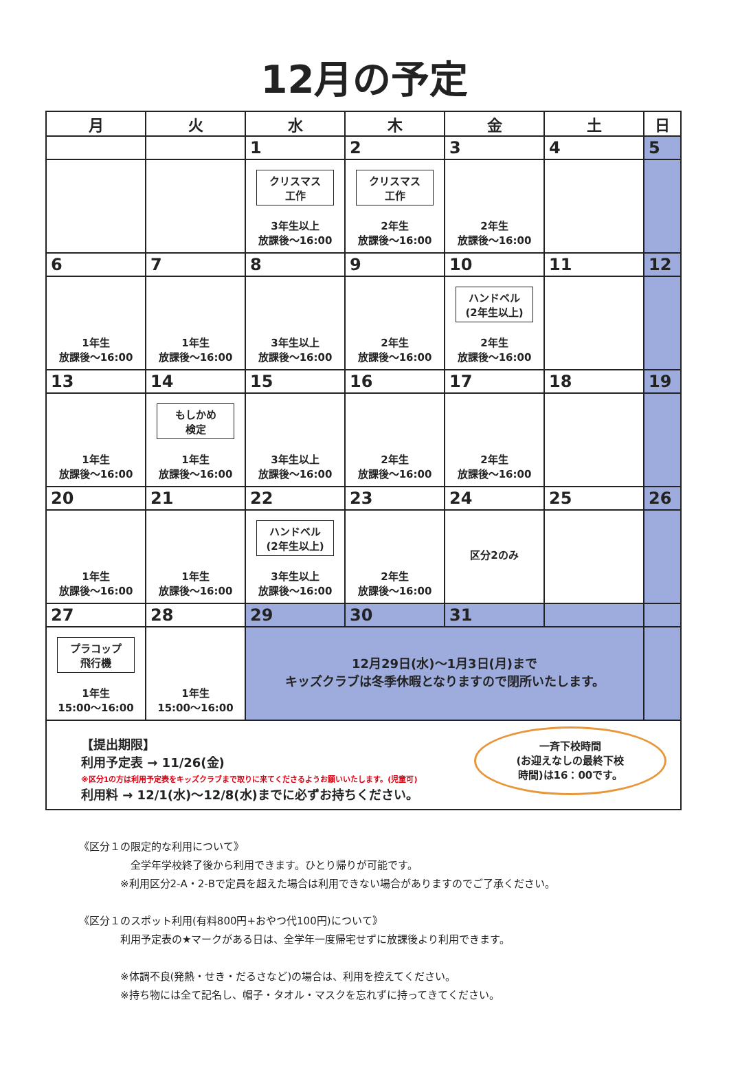12月の予定
| 月 | 火 | 水 | 木 | 金 | 土 | 日 |
| --- | --- | --- | --- | --- | --- | --- |
| | | 1 | 2 | 3 | 4 | 5 |
| | | クリスマス 工作 3年生以上 放課後～16:00 | クリスマス 工作 2年生 放課後～16:00 | 2年生 放課後～16:00 | | |
| 6 | 7 | 8 | 9 | 10 | 11 | 12 |
| 1年生 放課後～16:00 | 1年生 放課後～16:00 | 3年生以上 放課後～16:00 | 2年生 放課後～16:00 | ハンドベル (2年生以上) 2年生 放課後～16:00 | | |
| 13 | 14 | 15 | 16 | 17 | 18 | 19 |
| 1年生 放課後～16:00 | もしかめ 検定 1年生 放課後～16:00 | 3年生以上 放課後～16:00 | 2年生 放課後～16:00 | 2年生 放課後～16:00 | | |
| 20 | 21 | 22 | 23 | 24 | 25 | 26 |
| 1年生 放課後～16:00 | 1年生 放課後～16:00 | ハンドベル (2年生以上) 3年生以上 放課後～16:00 | 2年生 放課後～16:00 | 区分2のみ | | |
| 27 | 28 | 29 | 30 | 31 | | |
| プラコップ 飛行機 1年生 15:00～16:00 | 1年生 15:00～16:00 | 12月29日(水)～1月3日(月)まで キッズクラブは冬季休暇となりますので閉所いたします。 | | | | |
【提出期限】
利用予定表 → 11/26(金)
※区分1の方は利用予定表をキッズクラブまで取りに来てくださるようお願いいたします。(児童可)
利用料 → 12/1(水)～12/8(水)までに必ずお持ちください。
一斉下校時間
(お迎えなしの最終下校
時間)は16：00です。
《区分１の限定的な利用について》
全学年学校終了後から利用できます。ひとり帰りが可能です。
※利用区分2-A・2-Bで定員を超えた場合は利用できない場合がありますのでご了承ください。
《区分１のスポット利用(有料800円+おやつ代100円)について》
利用予定表の★マークがある日は、全学年一度帰宅せずに放課後より利用できます。
※体調不良(発熱・せき・だるさなど)の場合は、利用を控えてください。
※持ち物には全て記名し、帽子・タオル・マスクを忘れずに持ってきてください。